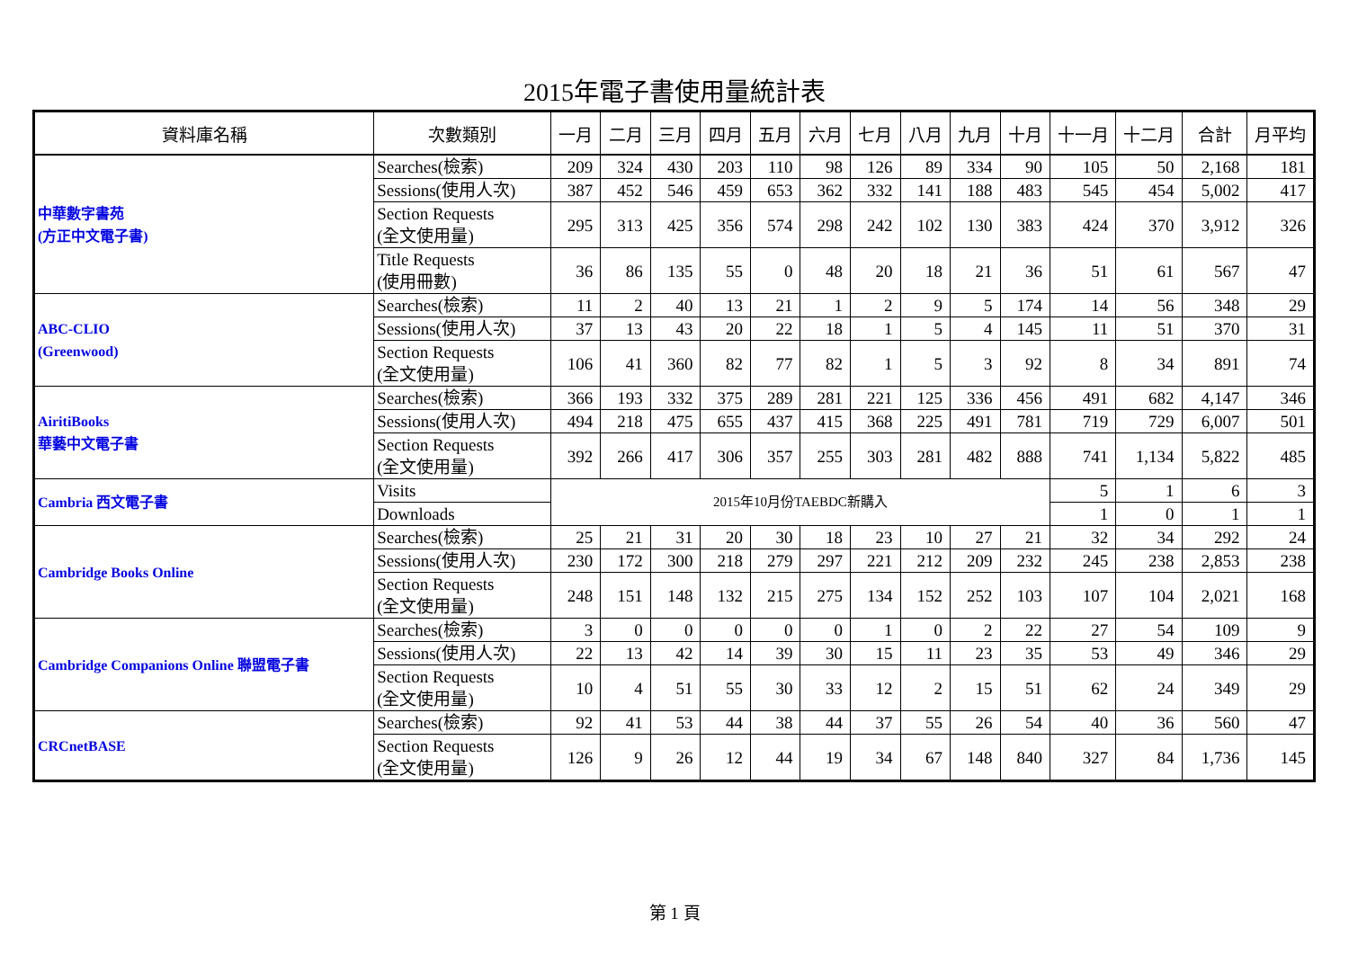2015年電子書使用量統計表
| 資料庫名稱 | 次數類別 | 一月 | 二月 | 三月 | 四月 | 五月 | 六月 | 七月 | 八月 | 九月 | 十月 | 十一月 | 十二月 | 合計 | 月平均 |
| --- | --- | --- | --- | --- | --- | --- | --- | --- | --- | --- | --- | --- | --- | --- | --- |
| 中華數字書苑 (方正中文電子書) | Searches(檢索) | 209 | 324 | 430 | 203 | 110 | 98 | 126 | 89 | 334 | 90 | 105 | 50 | 2,168 | 181 |
| | Sessions(使用人次) | 387 | 452 | 546 | 459 | 653 | 362 | 332 | 141 | 188 | 483 | 545 | 454 | 5,002 | 417 |
| | Section Requests (全文使用量) | 295 | 313 | 425 | 356 | 574 | 298 | 242 | 102 | 130 | 383 | 424 | 370 | 3,912 | 326 |
| | Title Requests (使用冊數) | 36 | 86 | 135 | 55 | 0 | 48 | 20 | 18 | 21 | 36 | 51 | 61 | 567 | 47 |
| ABC-CLIO (Greenwood) | Searches(檢索) | 11 | 2 | 40 | 13 | 21 | 1 | 2 | 9 | 5 | 174 | 14 | 56 | 348 | 29 |
| | Sessions(使用人次) | 37 | 13 | 43 | 20 | 22 | 18 | 1 | 5 | 4 | 145 | 11 | 51 | 370 | 31 |
| | Section Requests (全文使用量) | 106 | 41 | 360 | 82 | 77 | 82 | 1 | 5 | 3 | 92 | 8 | 34 | 891 | 74 |
| AiritiBooks 華藝中文電子書 | Searches(檢索) | 366 | 193 | 332 | 375 | 289 | 281 | 221 | 125 | 336 | 456 | 491 | 682 | 4,147 | 346 |
| | Sessions(使用人次) | 494 | 218 | 475 | 655 | 437 | 415 | 368 | 225 | 491 | 781 | 719 | 729 | 6,007 | 501 |
| | Section Requests (全文使用量) | 392 | 266 | 417 | 306 | 357 | 255 | 303 | 281 | 482 | 888 | 741 | 1,134 | 5,822 | 485 |
| Cambria 西文電子書 | Visits | 2015年10月份TAEBDC新購入 | | | | | | | | | | 5 | 1 | 6 | 3 |
| | Downloads | | | | | | | | | | | 1 | 0 | 1 | 1 |
| Cambridge Books Online | Searches(檢索) | 25 | 21 | 31 | 20 | 30 | 18 | 23 | 10 | 27 | 21 | 32 | 34 | 292 | 24 |
| | Sessions(使用人次) | 230 | 172 | 300 | 218 | 279 | 297 | 221 | 212 | 209 | 232 | 245 | 238 | 2,853 | 238 |
| | Section Requests (全文使用量) | 248 | 151 | 148 | 132 | 215 | 275 | 134 | 152 | 252 | 103 | 107 | 104 | 2,021 | 168 |
| Cambridge Companions Online 聯盟電子書 | Searches(檢索) | 3 | 0 | 0 | 0 | 0 | 0 | 1 | 0 | 2 | 22 | 27 | 54 | 109 | 9 |
| | Sessions(使用人次) | 22 | 13 | 42 | 14 | 39 | 30 | 15 | 11 | 23 | 35 | 53 | 49 | 346 | 29 |
| | Section Requests (全文使用量) | 10 | 4 | 51 | 55 | 30 | 33 | 12 | 2 | 15 | 51 | 62 | 24 | 349 | 29 |
| CRCnetBASE | Searches(檢索) | 92 | 41 | 53 | 44 | 38 | 44 | 37 | 55 | 26 | 54 | 40 | 36 | 560 | 47 |
| | Section Requests (全文使用量) | 126 | 9 | 26 | 12 | 44 | 19 | 34 | 67 | 148 | 840 | 327 | 84 | 1,736 | 145 |
第 1 頁